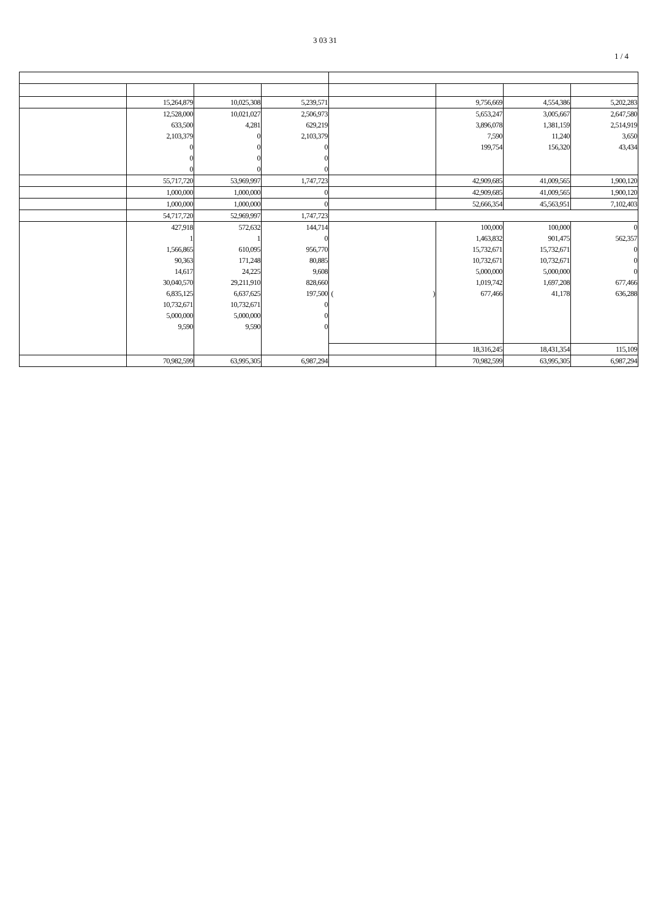3 03 31
1 / 4
| | 15,264,879 | 10,025,308 | 5,239,571 | | 9,756,669 | 4,554,386 | 5,202,283 |
| | 12,528,000 | 10,021,027 | 2,506,973 | | 5,653,247 | 3,005,667 | 2,647,580 |
| | 633,500 | 4,281 | 629,219 | | 3,896,078 | 1,381,159 | 2,514,919 |
| | 2,103,379 | 0 | 2,103,379 | | 7,590 | 11,240 | 3,650 |
| | 0 | 0 | 0 | | 199,754 | 156,320 | 43,434 |
| | 0 | 0 | 0 | | | | |
| | 0 | 0 | 0 | | | | |
| | 55,717,720 | 53,969,997 | 1,747,723 | | 42,909,685 | 41,009,565 | 1,900,120 |
| | 1,000,000 | 1,000,000 | 0 | | 42,909,685 | 41,009,565 | 1,900,120 |
| | 1,000,000 | 1,000,000 | 0 | | 52,666,354 | 45,563,951 | 7,102,403 |
| | 54,717,720 | 52,969,997 | 1,747,723 | | | | |
| | 427,918 | 572,632 | 144,714 | | 100,000 | 100,000 | 0 |
| | 1 | 1 | 0 | | 1,463,832 | 901,475 | 562,357 |
| | 1,566,865 | 610,095 | 956,770 | | 15,732,671 | 15,732,671 | 0 |
| | 90,363 | 171,248 | 80,885 | | 10,732,671 | 10,732,671 | 0 |
| | 14,617 | 24,225 | 9,608 | | 5,000,000 | 5,000,000 | 0 |
| | 30,040,570 | 29,211,910 | 828,660 | | 1,019,742 | 1,697,208 | 677,466 |
| | 6,835,125 | 6,637,625 | 197,500 | ( ) | 677,466 | 41,178 | 636,288 |
| | 10,732,671 | 10,732,671 | 0 | | | | |
| | 5,000,000 | 5,000,000 | 0 | | | | |
| | 9,590 | 9,590 | 0 | | | | |
| | | | | | 18,316,245 | 18,431,354 | 115,109 |
| | 70,982,599 | 63,995,305 | 6,987,294 | | 70,982,599 | 63,995,305 | 6,987,294 |